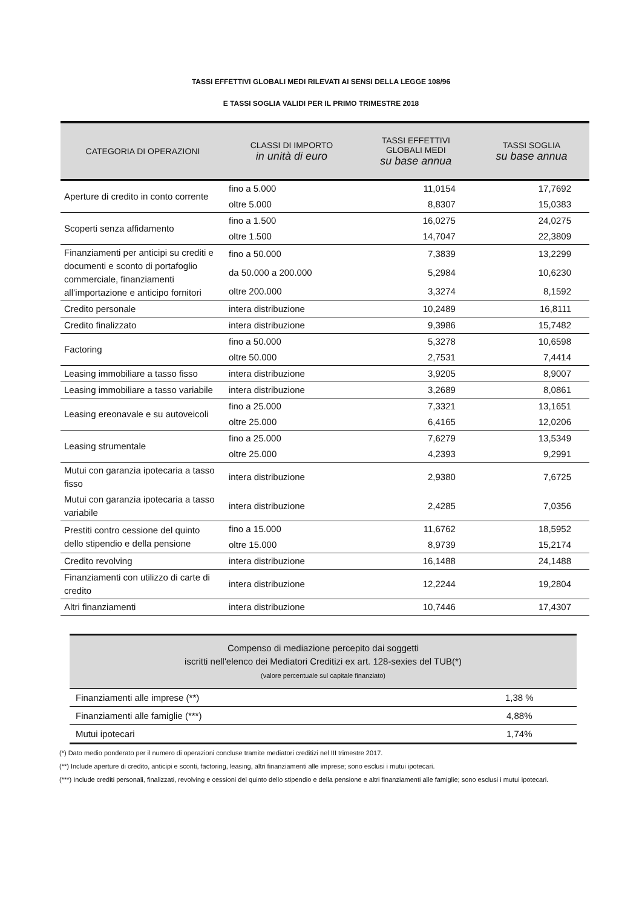TASSI EFFETTIVI GLOBALI MEDI RILEVATI AI SENSI DELLA LEGGE 108/96
E TASSI SOGLIA VALIDI PER IL PRIMO TRIMESTRE 2018
| CATEGORIA DI OPERAZIONI | CLASSI DI IMPORTO in unità di euro | TASSI EFFETTIVI GLOBALI MEDI su base annua | TASSI SOGLIA su base annua |
| --- | --- | --- | --- |
| Aperture di credito in conto corrente | fino a 5.000 | 11,0154 | 17,7692 |
| | oltre 5.000 | 8,8307 | 15,0383 |
| Scoperti senza affidamento | fino a 1.500 | 16,0275 | 24,0275 |
| | oltre 1.500 | 14,7047 | 22,3809 |
| Finanziamenti per anticipi su crediti e documenti e sconto di portafoglio commerciale, finanziamenti all’importazione e anticipo fornitori | fino a 50.000 | 7,3839 | 13,2299 |
| | da 50.000 a 200.000 | 5,2984 | 10,6230 |
| | oltre 200.000 | 3,3274 | 8,1592 |
| Credito personale | intera distribuzione | 10,2489 | 16,8111 |
| Credito finalizzato | intera distribuzione | 9,3986 | 15,7482 |
| Factoring | fino a 50.000 | 5,3278 | 10,6598 |
| | oltre 50.000 | 2,7531 | 7,4414 |
| Leasing immobiliare a tasso fisso | intera distribuzione | 3,9205 | 8,9007 |
| Leasing immobiliare a tasso variabile | intera distribuzione | 3,2689 | 8,0861 |
| Leasing ereonavale e su autoveicoli | fino a 25.000 | 7,3321 | 13,1651 |
| | oltre 25.000 | 6,4165 | 12,0206 |
| Leasing strumentale | fino a 25.000 | 7,6279 | 13,5349 |
| | oltre 25.000 | 4,2393 | 9,2991 |
| Mutui con garanzia ipotecaria a tasso fisso | intera distribuzione | 2,9380 | 7,6725 |
| Mutui con garanzia ipotecaria a tasso variabile | intera distribuzione | 2,4285 | 7,0356 |
| Prestiti contro cessione del quinto dello stipendio e della pensione | fino a 15.000 | 11,6762 | 18,5952 |
| | oltre 15.000 | 8,9739 | 15,2174 |
| Credito revolving | intera distribuzione | 16,1488 | 24,1488 |
| Finanziamenti con utilizzo di carte di credito | intera distribuzione | 12,2244 | 19,2804 |
| Altri finanziamenti | intera distribuzione | 10,7446 | 17,4307 |
| Compenso di mediazione percepito dai soggetti iscritti nell'elenco dei Mediatori Creditizi ex art. 128-sexies del TUB(*) (valore percentuale sul capitale finanziato) | |
| --- | --- |
| Finanziamenti alle imprese (**) | 1,38 % |
| Finanziamenti alle famiglie (***) | 4,88% |
| Mutui ipotecari | 1,74% |
(*) Dato medio ponderato per il numero di operazioni concluse tramite mediatori creditizi nel III trimestre 2017.
(**) Include aperture di credito, anticipi e sconti, factoring, leasing, altri finanziamenti alle imprese; sono esclusi i mutui ipotecari.
(***) Include crediti personali, finalizzati, revolving e cessioni del quinto dello stipendio e della pensione e altri finanziamenti alle famiglie; sono esclusi i mutui ipotecari.